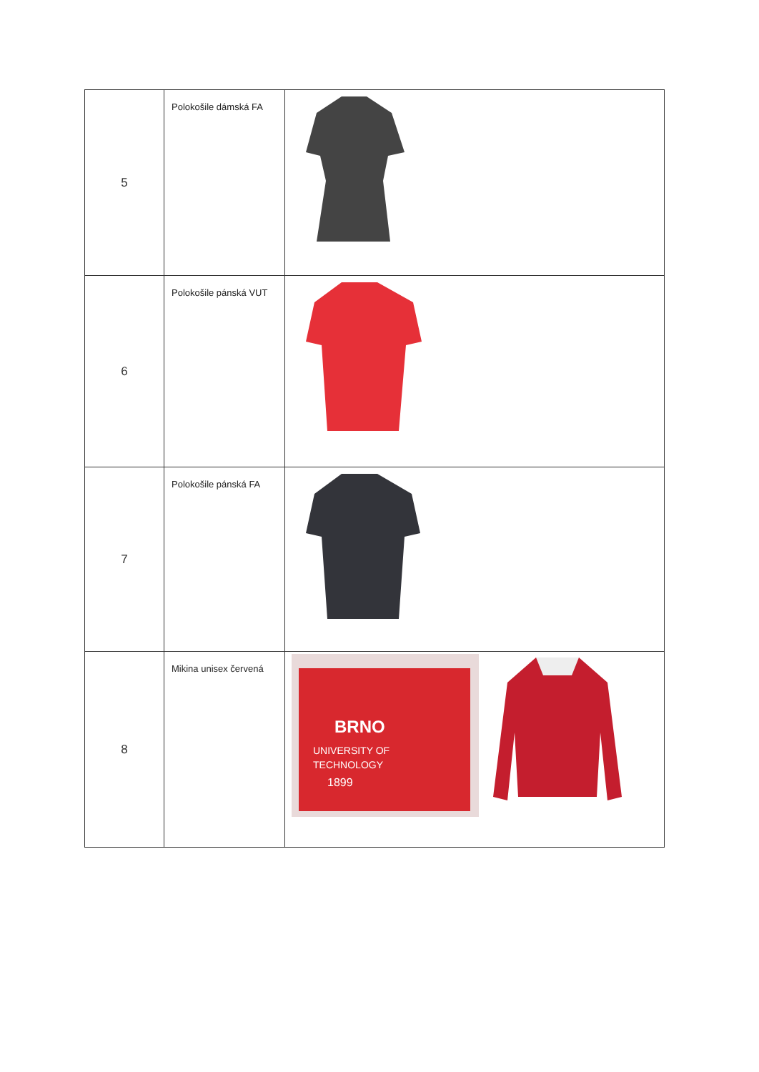| 5 | Polokošile dámská FA | |
| 6 | Polokošile pánská VUT | |
| 7 | Polokošile pánská FA | |
| 8 | Mikina unisex červená | BRNO UNIVERSITY OF TECHNOLOGY 1899 |